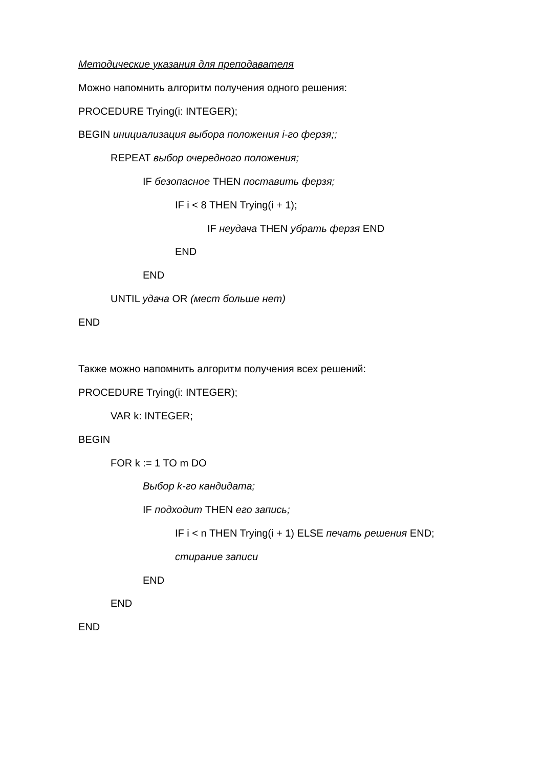Методические указания для преподавателя
Можно напомнить алгоритм получения одного решения:
PROCEDURE Trying(i: INTEGER);
BEGIN инициализация выбора положения i-го ферзя;;
REPEAT выбор очередного положения;
IF безопасное THEN поставить ферзя;
IF i < 8 THEN Trying(i + 1);
IF неудача THEN убрать ферзя END
END
END
UNTIL удача OR (мест больше нет)
END
Также можно напомнить алгоритм получения всех решений:
PROCEDURE Trying(i: INTEGER);
VAR k: INTEGER;
BEGIN
FOR k := 1 TO m DO
Выбор k-го кандидата;
IF подходит THEN его запись;
IF i < n THEN Trying(i + 1) ELSE печать решения END;
стирание записи
END
END
END